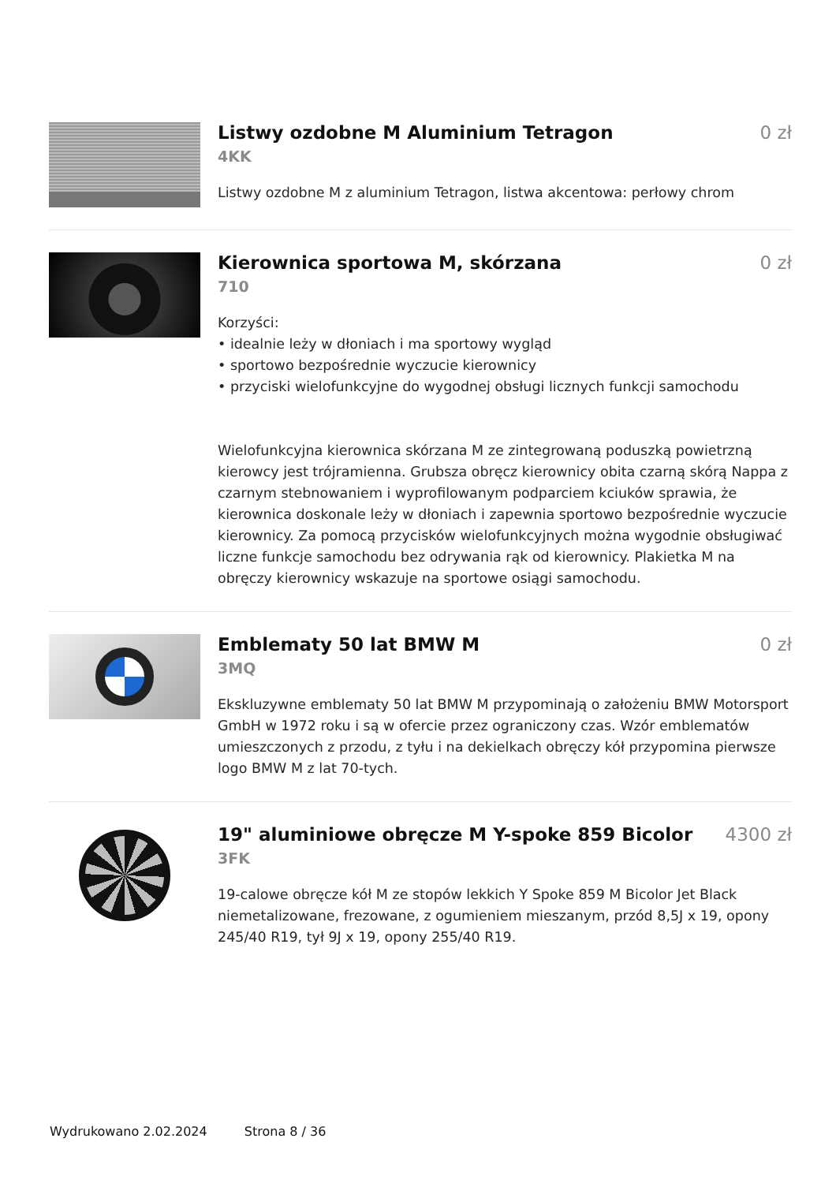Listwy ozdobne M Aluminium Tetragon
0 zł
4KK
Listwy ozdobne M z aluminium Tetragon, listwa akcentowa: perłowy chrom
Kierownica sportowa M, skórzana
0 zł
710
Korzyści:
• idealnie leży w dłoniach i ma sportowy wygląd
• sportowo bezpośrednie wyczucie kierownicy
• przyciski wielofunkcyjne do wygodnej obsługi licznych funkcji samochodu
Wielofunkcyjna kierownica skórzana M ze zintegrowaną poduszką powietrzną kierowcy jest trójramienna. Grubsza obręcz kierownicy obita czarną skórą Nappa z czarnym stebnowaniem i wyprofilowanym podparciem kciuków sprawia, że kierownica doskonale leży w dłoniach i zapewnia sportowo bezpośrednie wyczucie kierownicy. Za pomocą przycisków wielofunkcyjnych można wygodnie obsługiwać liczne funkcje samochodu bez odrywania rąk od kierownicy. Plakietka M na obręczy kierownicy wskazuje na sportowe osiągi samochodu.
Emblematy 50 lat BMW M 0 zł
3MQ
Ekskluzywne emblematy 50 lat BMW M przypominają o założeniu BMW Motorsport GmbH w 1972 roku i są w ofercie przez ograniczony czas. Wzór emblematów umieszczonych z przodu, z tyłu i na dekielkach obręczy kół przypomina pierwsze logo BMW M z lat 70-tych.
19" aluminiowe obręcze M Y-spoke 859 Bicolor
4300 zł
3FK
19-calowe obręcze kół M ze stopów lekkich Y Spoke 859 M Bicolor Jet Black niemetalizowane, frezowane, z ogumieniem mieszanym, przód 8,5J x 19, opony 245/40 R19, tył 9J x 19, opony 255/40 R19.
Wydrukowano 2.02.2024 Strona 8 / 36